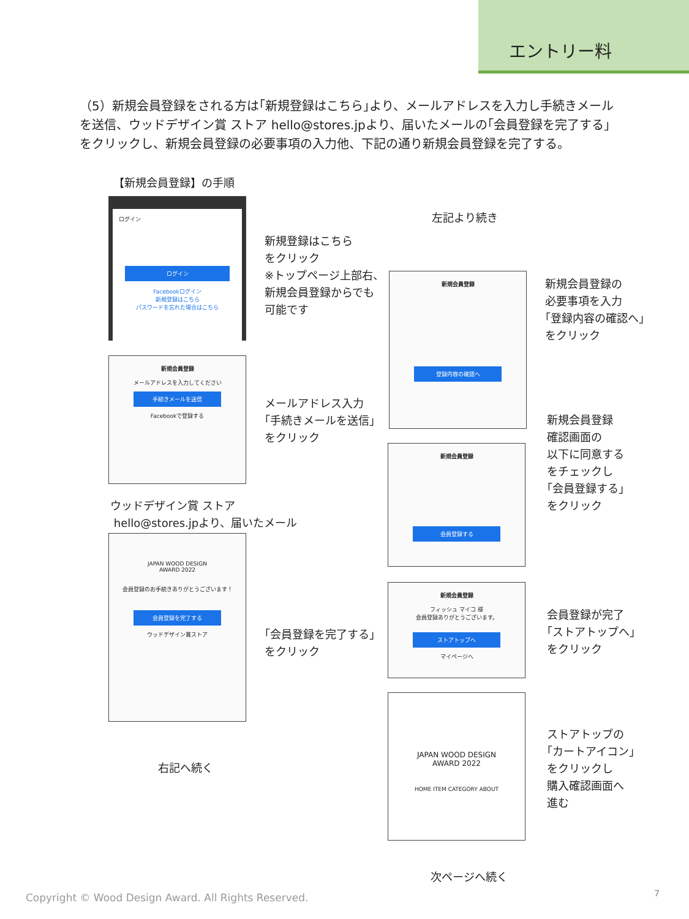エントリー料
（5）新規会員登録をされる方は｢新規登録はこちら｣より、メールアドレスを入力し手続きメールを送信、ウッドデザイン賞 ストア hello@stores.jpより、届いたメールの｢会員登録を完了する｣をクリックし、新規会員登録の必要事項の入力他、下記の通り新規会員登録を完了する。
【新規会員登録】の手順
ログイン
ログイン
Facebookログイン
新規登録はこちら
パスワードを忘れた場合はこちら
新規会員登録
メールアドレスを入力してください
手続きメールを送信
Facebookで登録する
ウッドデザイン賞 ストア
hello@stores.jpより、届いたメール
JAPAN WOOD DESIGN
AWARD 2022
会員登録のお手続きありがとうございます！
会員登録を完了する
ウッドデザイン賞ストア
右記へ続く
新規登録はこちら
をクリック
※トップページ上部右、
新規会員登録からでも
可能です
メールアドレス入力
｢手続きメールを送信｣
をクリック
｢会員登録を完了する｣
をクリック
左記より続き
新規会員登録
登録内容の確認へ
新規会員登録
会員登録する
新規会員登録
フィッシュ マイコ 様
会員登録ありがとうございます。
ストアトップへ
マイページへ
JAPAN WOOD DESIGN
AWARD 2022
HOME ITEM CATEGORY ABOUT
次ページへ続く
新規会員登録の
必要事項を入力
｢登録内容の確認へ｣
をクリック
新規会員登録
確認画面の
以下に同意する
をチェックし
｢会員登録する｣
をクリック
会員登録が完了
｢ストアトップへ｣
をクリック
ストアトップの
｢カートアイコン｣
をクリックし
購入確認画面へ
進む
Copyright © Wood Design Award. All Rights Reserved.
7